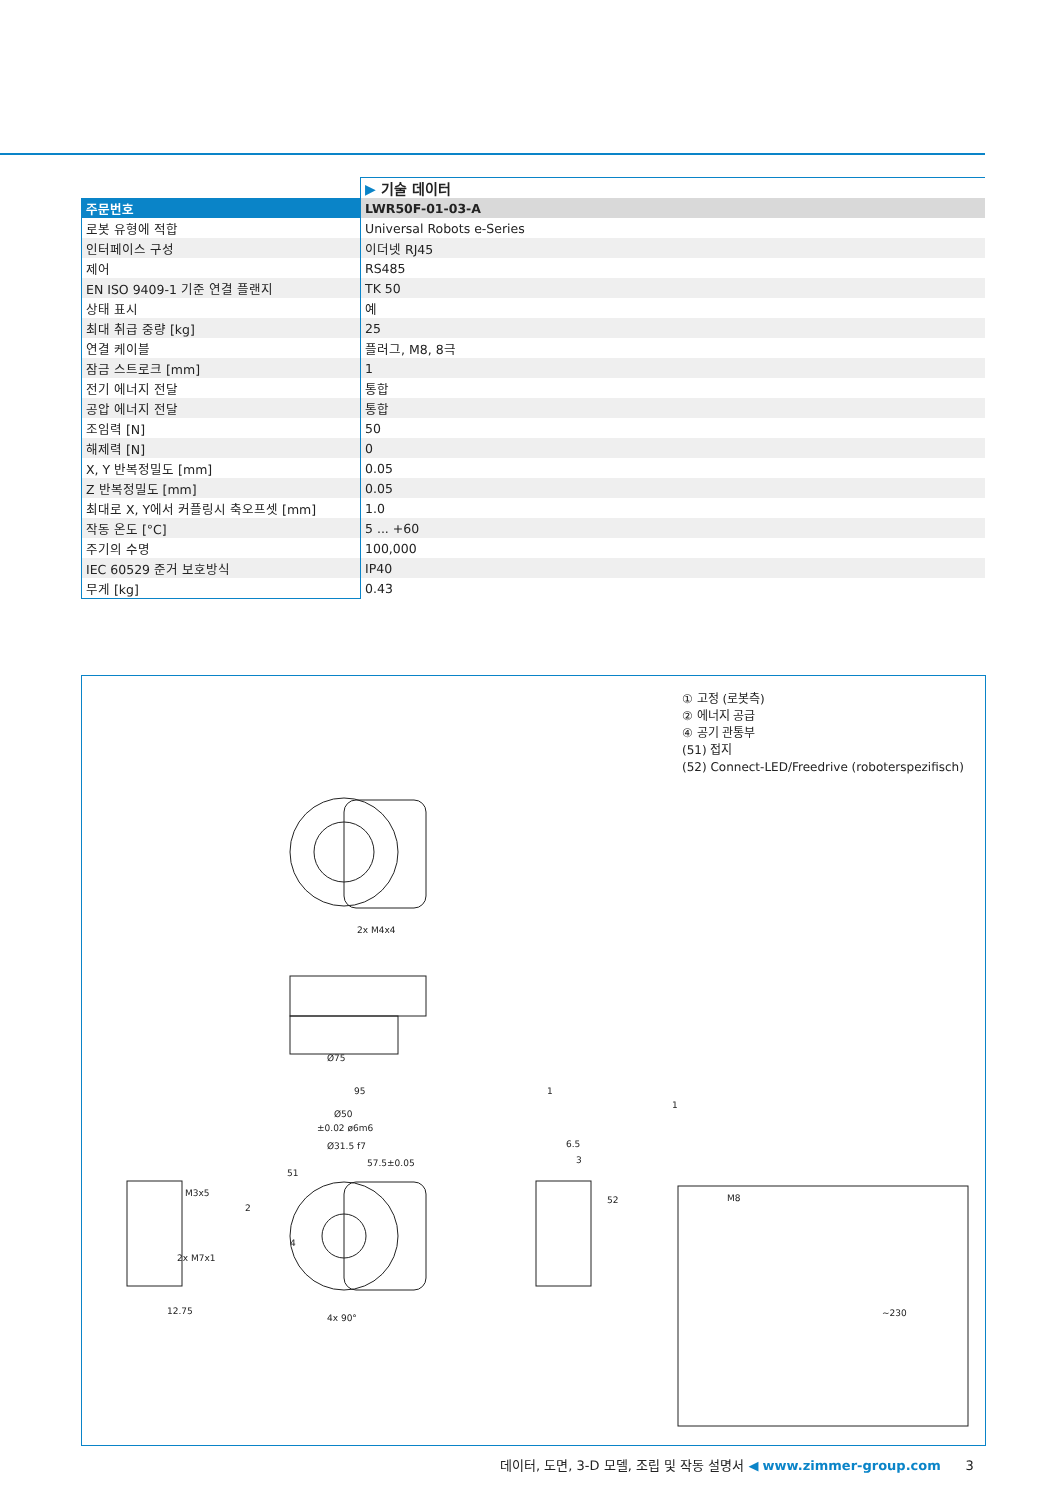| | ▶ 기술 데이터 |
| 주문번호 | LWR50F-01-03-A |
| 로봇 유형에 적합 | Universal Robots e-Series |
| 인터페이스 구성 | 이더넷 RJ45 |
| 제어 | RS485 |
| EN ISO 9409-1 기준 연결 플랜지 | TK 50 |
| 상태 표시 | 예 |
| 최대 취급 중량 [kg] | 25 |
| 연결 케이블 | 플러그, M8, 8극 |
| 잠금 스트로크 [mm] | 1 |
| 전기 에너지 전달 | 통합 |
| 공압 에너지 전달 | 통합 |
| 조임력 [N] | 50 |
| 해제력 [N] | 0 |
| X, Y 반복정밀도 [mm] | 0.05 |
| Z 반복정밀도 [mm] | 0.05 |
| 최대로 X, Y에서 커플링시 축오프셋 [mm] | 1.0 |
| 작동 온도 [°C] | 5 ... +60 |
| 주기의 수명 | 100,000 |
| IEC 60529 준거 보호방식 | IP40 |
| 무게 [kg] | 0.43 |
① 고정 (로봇측)
② 에너지 공급
④ 공기 관통부
(51) 접지
(52) Connect-LED/Freedrive (roboterspezifisch)
Ø75
95
Ø50
±0.02 ø6m6
Ø31.5 f7
57.5±0.05
2x M4x4
M3x5
2x M7x1
12.75
4x 90°
M8
6.5
3
51
2
4
52
1
1
~230
데이터, 도면, 3-D 모델, 조립 및 작동 설명서 ◀ www.zimmer-group.com 3